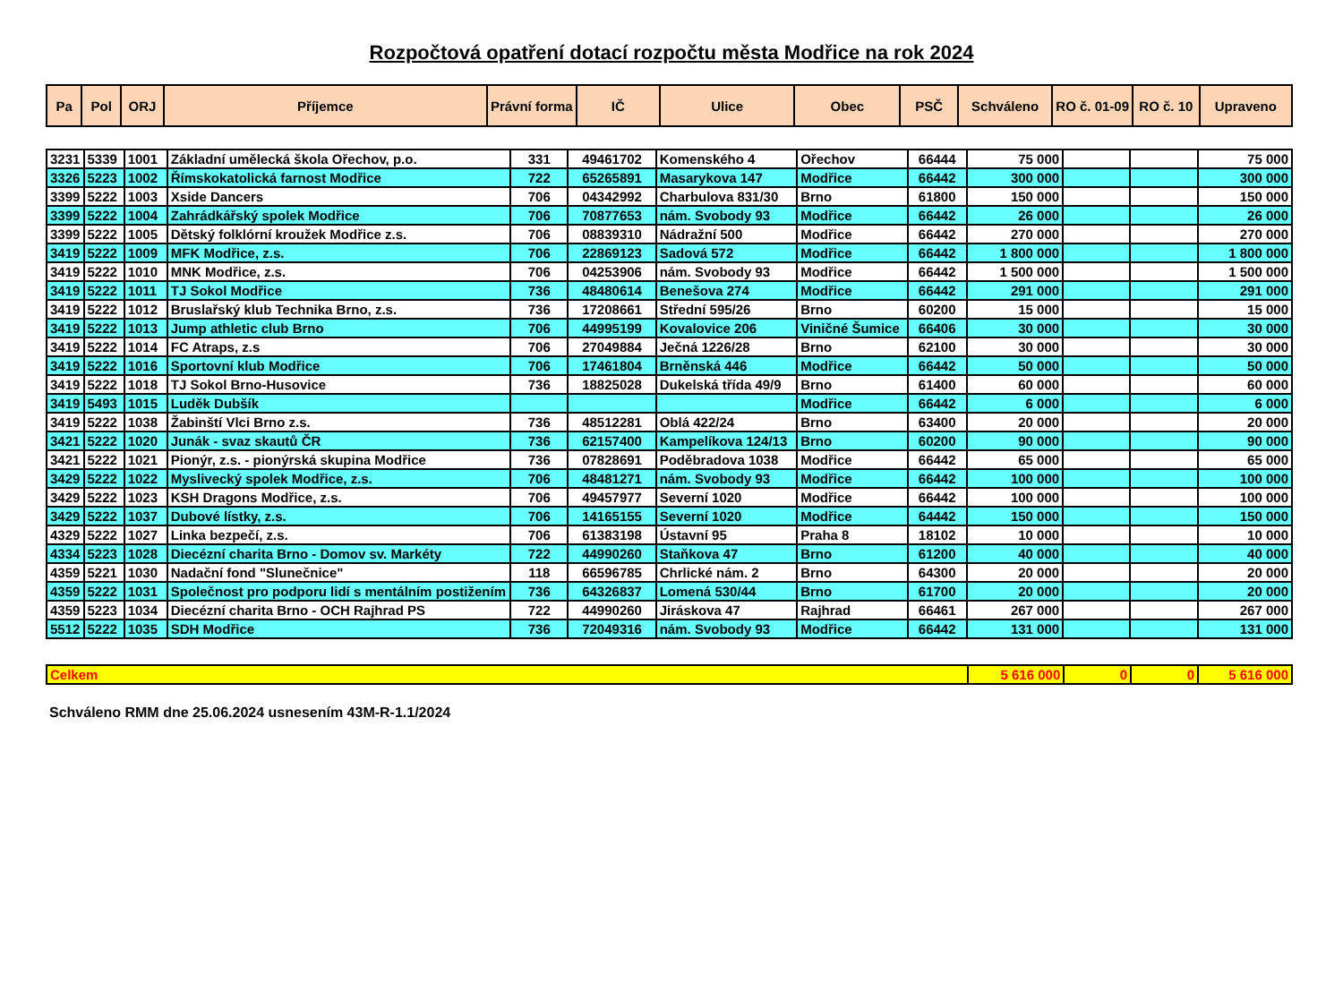Rozpočtová opatření dotací rozpočtu města Modřice na rok 2024
| Pa | Pol | ORJ | Příjemce | Právní forma | IČ | Ulice | Obec | PSČ | Schváleno | RO č. 01-09 | RO č. 10 | Upraveno |
| --- | --- | --- | --- | --- | --- | --- | --- | --- | --- | --- | --- | --- |
| 3231 | 5339 | 1001 | Základní umělecká škola Ořechov, p.o. | 331 | 49461702 | Komenského 4 | Ořechov | 66444 | 75 000 | | | 75 000 |
| 3326 | 5223 | 1002 | Římskokatolická farnost Modřice | 722 | 65265891 | Masarykova 147 | Modřice | 66442 | 300 000 | | | 300 000 |
| 3399 | 5222 | 1003 | Xside Dancers | 706 | 04342992 | Charbulova 831/30 | Brno | 61800 | 150 000 | | | 150 000 |
| 3399 | 5222 | 1004 | Zahrádkářský spolek Modřice | 706 | 70877653 | nám. Svobody 93 | Modřice | 66442 | 26 000 | | | 26 000 |
| 3399 | 5222 | 1005 | Dětský folklórní kroužek Modřice z.s. | 706 | 08839310 | Nádražní 500 | Modřice | 66442 | 270 000 | | | 270 000 |
| 3419 | 5222 | 1009 | MFK Modřice, z.s. | 706 | 22869123 | Sadová 572 | Modřice | 66442 | 1 800 000 | | | 1 800 000 |
| 3419 | 5222 | 1010 | MNK Modřice, z.s. | 706 | 04253906 | nám. Svobody 93 | Modřice | 66442 | 1 500 000 | | | 1 500 000 |
| 3419 | 5222 | 1011 | TJ Sokol Modřice | 736 | 48480614 | Benešova 274 | Modřice | 66442 | 291 000 | | | 291 000 |
| 3419 | 5222 | 1012 | Bruslařský klub Technika Brno, z.s. | 736 | 17208661 | Střední 595/26 | Brno | 60200 | 15 000 | | | 15 000 |
| 3419 | 5222 | 1013 | Jump athletic club Brno | 706 | 44995199 | Kovalovice 206 | Viničné Šumice | 66406 | 30 000 | | | 30 000 |
| 3419 | 5222 | 1014 | FC Atraps, z.s | 706 | 27049884 | Ječná 1226/28 | Brno | 62100 | 30 000 | | | 30 000 |
| 3419 | 5222 | 1016 | Sportovní klub Modřice | 706 | 17461804 | Brněnská 446 | Modřice | 66442 | 50 000 | | | 50 000 |
| 3419 | 5222 | 1018 | TJ Sokol Brno-Husovice | 736 | 18825028 | Dukelská třída 49/9 | Brno | 61400 | 60 000 | | | 60 000 |
| 3419 | 5493 | 1015 | Luděk Dubšík | | | | Modřice | 66442 | 6 000 | | | 6 000 |
| 3419 | 5222 | 1038 | Žabinští Vlci Brno z.s. | 736 | 48512281 | Oblá 422/24 | Brno | 63400 | 20 000 | | | 20 000 |
| 3421 | 5222 | 1020 | Junák - svaz skautů ČR | 736 | 62157400 | Kampelíkova 124/13 | Brno | 60200 | 90 000 | | | 90 000 |
| 3421 | 5222 | 1021 | Pionýr, z.s. - pionýrská skupina Modřice | 736 | 07828691 | Poděbradova 1038 | Modřice | 66442 | 65 000 | | | 65 000 |
| 3429 | 5222 | 1022 | Myslivecký spolek Modřice, z.s. | 706 | 48481271 | nám. Svobody 93 | Modřice | 66442 | 100 000 | | | 100 000 |
| 3429 | 5222 | 1023 | KSH Dragons Modřice, z.s. | 706 | 49457977 | Severní 1020 | Modřice | 66442 | 100 000 | | | 100 000 |
| 3429 | 5222 | 1037 | Dubové lístky, z.s. | 706 | 14165155 | Severní 1020 | Modřice | 64442 | 150 000 | | | 150 000 |
| 4329 | 5222 | 1027 | Linka bezpečí, z.s. | 706 | 61383198 | Ústavní 95 | Praha 8 | 18102 | 10 000 | | | 10 000 |
| 4334 | 5223 | 1028 | Diecézní charita Brno - Domov sv. Markéty | 722 | 44990260 | Staňkova 47 | Brno | 61200 | 40 000 | | | 40 000 |
| 4359 | 5221 | 1030 | Nadační fond "Slunečnice" | 118 | 66596785 | Chrlické nám. 2 | Brno | 64300 | 20 000 | | | 20 000 |
| 4359 | 5222 | 1031 | Společnost pro podporu lidí s mentálním postižením | 736 | 64326837 | Lomená 530/44 | Brno | 61700 | 20 000 | | | 20 000 |
| 4359 | 5223 | 1034 | Diecézní charita Brno - OCH Rajhrad PS | 722 | 44990260 | Jiráskova 47 | Rajhrad | 66461 | 267 000 | | | 267 000 |
| 5512 | 5222 | 1035 | SDH Modřice | 736 | 72049316 | nám. Svobody 93 | Modřice | 66442 | 131 000 | | | 131 000 |
| Celkem | 5 616 000 | 0 | 0 | 5 616 000 |
Schváleno RMM dne 25.06.2024 usnesením 43M-R-1.1/2024